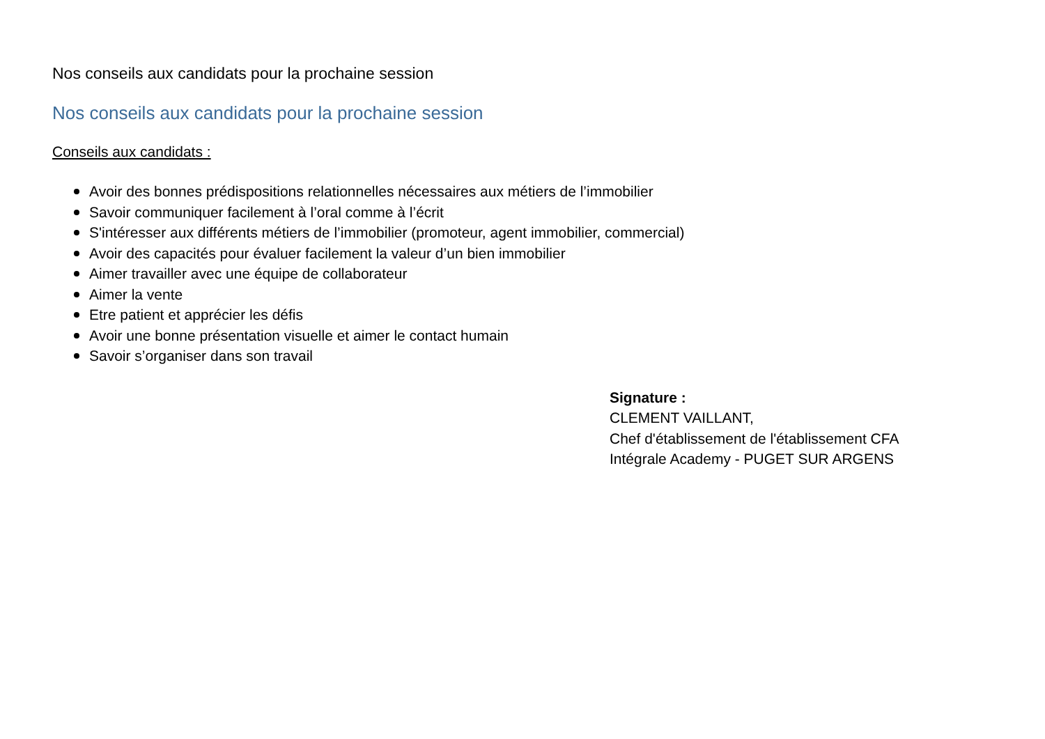Nos conseils aux candidats pour la prochaine session
Nos conseils aux candidats pour la prochaine session
Conseils aux candidats :
Avoir des bonnes prédispositions relationnelles nécessaires aux métiers de l’immobilier
Savoir communiquer facilement à l’oral comme à l’écrit
S'intéresser aux différents métiers de l’immobilier (promoteur, agent immobilier, commercial)
Avoir des capacités pour évaluer facilement la valeur d’un bien immobilier
Aimer travailler avec une équipe de collaborateur
Aimer la vente
Etre patient et apprécier les défis
Avoir une bonne présentation visuelle et aimer le contact humain
Savoir s’organiser dans son travail
Signature :
CLEMENT VAILLANT,
Chef d'établissement de l'établissement CFA
Intégrale Academy - PUGET SUR ARGENS